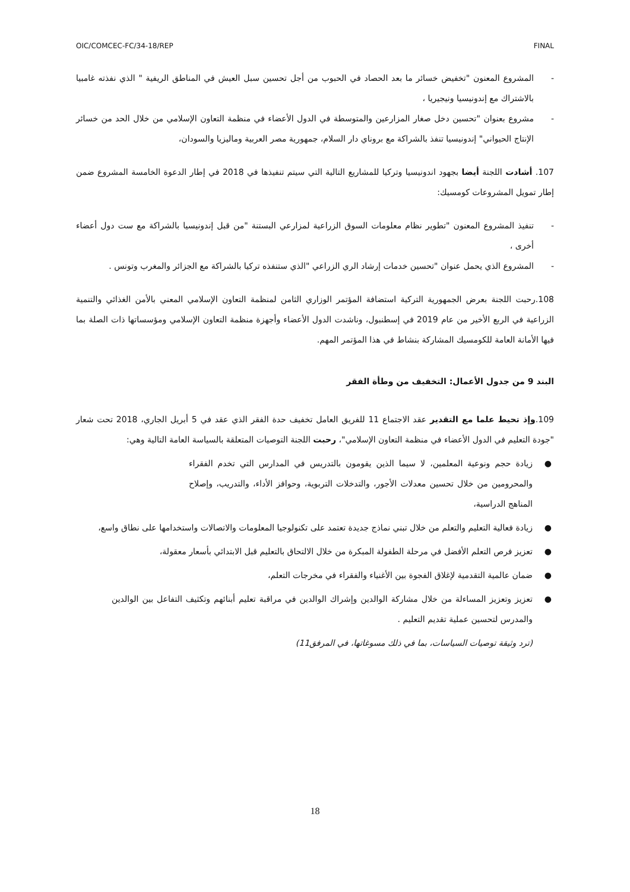OIC/COMCEC-FC/34-18/REP FINAL
- المشروع المعنون "تخفيض خسائر ما بعد الحصاد في الحبوب من أجل تحسين سبل العيش في المناطق الريفية " الذي نفذته غامبيا بالاشتراك مع إندونيسيا ونيجيريا ،
- مشروع بعنوان "تحسين دخل صغار المزارعين والمتوسطة في الدول الأعضاء في منظمة التعاون الإسلامي من خلال الحد من خسائر الإنتاج الحيواني" إندونيسيا تنفذ بالشراكة مع بروناي دار السلام، جمهورية مصر العربية وماليزيا والسودان،
107. أشادت اللجنة أيضا بجهود اندونيسيا وتركيا للمشاريع التالية التي سيتم تنفيذها في 2018 في إطار الدعوة الخامسة المشروع ضمن إطار تمويل المشروعات كومسيك:
- تنفيذ المشروع المعنون "تطوير نظام معلومات السوق الزراعية لمزارعي البستنة "من قبل إندونيسيا بالشراكة مع ست دول أعضاء أخرى ،
- المشروع الذي يحمل عنوان "تحسين خدمات إرشاد الري الزراعي "الذي ستنفذه تركيا بالشراكة مع الجزائر والمغرب وتونس .
108.رحبت اللجنة بعرض الجمهورية التركية استضافة المؤتمر الوزاري الثامن لمنظمة التعاون الإسلامي المعني بالأمن الغذائي والتنمية الزراعية في الربع الأخير من عام 2019 في إسطنبول، وناشدت الدول الأعضاء وأجهزة منظمة التعاون الإسلامي ومؤسساتها ذات الصلة بما فيها الأمانة العامة للكومسيك المشاركة بنشاط في هذا المؤتمر المهم.
البند 9 من جدول الأعمال: التخفيف من وطأة الفقر
109.وإذ تحيط علما مع التقدير عقد الاجتماع 11 للفريق العامل تخفيف حدة الفقر الذي عقد في 5 أبريل الجاري، 2018 تحت شعار "جودة التعليم في الدول الأعضاء في منظمة التعاون الإسلامي"، رحبت اللجنة التوصيات المتعلقة بالسياسة العامة التالية وهي:
● زيادة حجم ونوعية المعلمين، لا سيما الذين يقومون بالتدريس في المدارس التي تخدم الفقراء والمحرومين من خلال تحسين معدلات الأجور، والتدخلات التربوية، وحوافز الأداء، والتدريب، وإصلاح المناهج الدراسية،
● زيادة فعالية التعليم والتعلم من خلال تبني نماذج جديدة تعتمد على تكنولوجيا المعلومات والاتصالات واستخدامها على نطاق واسع،
● تعزيز فرص التعلم الأفضل في مرحلة الطفولة المبكرة من خلال الالتحاق بالتعليم قبل الابتدائي بأسعار معقولة،
● ضمان عالمية التقدمية لإغلاق الفجوة بين الأغنياء والفقراء في مخرجات التعلم،
● تعزيز وتعزيز المساءلة من خلال مشاركة الوالدين وإشراك الوالدين في مراقبة تعليم أبنائهم وتكثيف التفاعل بين الوالدين والمدرس لتحسين عملية تقديم التعليم .
(ترد وثيقة توصيات السياسات، بما في ذلك مسوغاتها، في المرفق11)
18